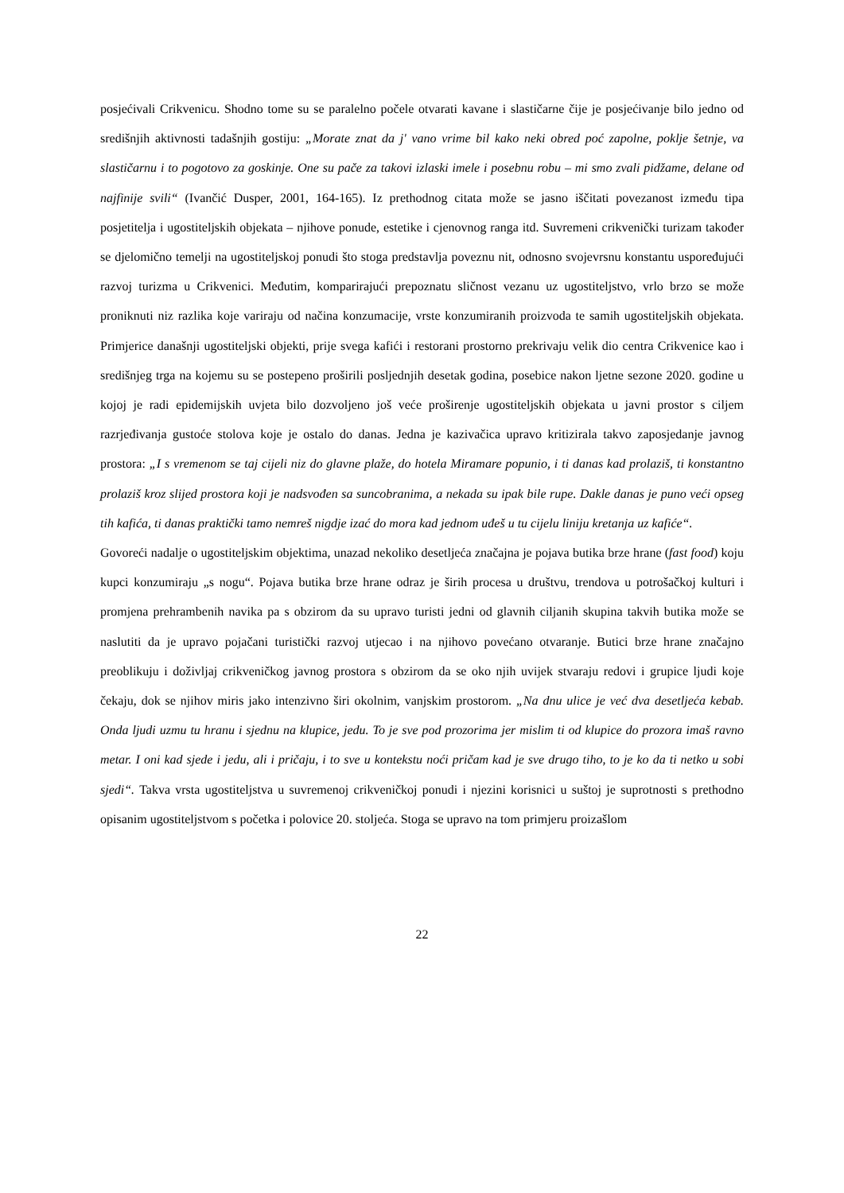posjećivali Crikvenicu. Shodno tome su se paralelno počele otvarati kavane i slastičarne čije je posjećivanje bilo jedno od središnjih aktivnosti tadašnjih gostiju: „Morate znat da j' vano vrime bil kako neki obred poć zapolne, poklje šetnje, va slastičarnu i to pogotovo za goskinje. One su pače za takovi izlaski imele i posebnu robu – mi smo zvali pidžame, delane od najfinije svili“ (Ivančić Dusper, 2001, 164-165). Iz prethodnog citata može se jasno iščitati povezanost između tipa posjetitelja i ugostiteljskih objekata – njihove ponude, estetike i cjenovnog ranga itd. Suvremeni crikvenički turizam također se djelomično temelji na ugostiteljskoj ponudi što stoga predstavlja poveznu nit, odnosno svojevrsnu konstantu uspoređujući razvoj turizma u Crikvenici. Međutim, komparirajući prepoznatu sličnost vezanu uz ugostiteljstvo, vrlo brzo se može proniknuti niz razlika koje variraju od načina konzumacije, vrste konzumiranih proizvoda te samih ugostiteljskih objekata. Primjerice današnji ugostiteljski objekti, prije svega kafići i restorani prostorno prekrivaju velik dio centra Crikvenice kao i središnjeg trga na kojemu su se postepeno proširili posljednjih desetak godina, posebice nakon ljetne sezone 2020. godine u kojoj je radi epidemijskih uvjeta bilo dozvoljeno još veće proširenje ugostiteljskih objekata u javni prostor s ciljem razrjeđivanja gustoće stolova koje je ostalo do danas. Jedna je kazivačica upravo kritizirala takvo zaposjedanje javnog prostora: „I s vremenom se taj cijeli niz do glavne plaže, do hotela Miramare popunio, i ti danas kad prolaziš, ti konstantno prolaziš kroz slijed prostora koji je nadsvođen sa suncobranima, a nekada su ipak bile rupe. Dakle danas je puno veći opseg tih kafića, ti danas praktički tamo nemreš nigdje izać do mora kad jednom uđeš u tu cijelu liniju kretanja uz kafiće“.
Govoreći nadalje o ugostiteljskim objektima, unazad nekoliko desetljeća značajna je pojava butika brze hrane (fast food) koju kupci konzumiraju „s nogu“. Pojava butika brze hrane odraz je širih procesa u društvu, trendova u potrošačkoj kulturi i promjena prehrambenih navika pa s obzirom da su upravo turisti jedni od glavnih ciljanih skupina takvih butika može se naslutiti da je upravo pojačani turistički razvoj utjecao i na njihovo povećano otvaranje. Butici brze hrane značajno preoblikuju i doživljaj crikveničkog javnog prostora s obzirom da se oko njih uvijek stvaraju redovi i grupice ljudi koje čekaju, dok se njihov miris jako intenzivno širi okolnim, vanjskim prostorom. „Na dnu ulice je već dva desetljeća kebab. Onda ljudi uzmu tu hranu i sjednu na klupice, jedu. To je sve pod prozorima jer mislim ti od klupice do prozora imaš ravno metar. I oni kad sjede i jedu, ali i pričaju, i to sve u kontekstu noći pričam kad je sve drugo tiho, to je ko da ti netko u sobi sjedi“. Takva vrsta ugostiteljstva u suvremenoj crikveničkoj ponudi i njezini korisnici u suštoj je suprotnosti s prethodno opisanim ugostiteljstvom s početka i polovice 20. stoljeća. Stoga se upravo na tom primjeru proizašlom
22